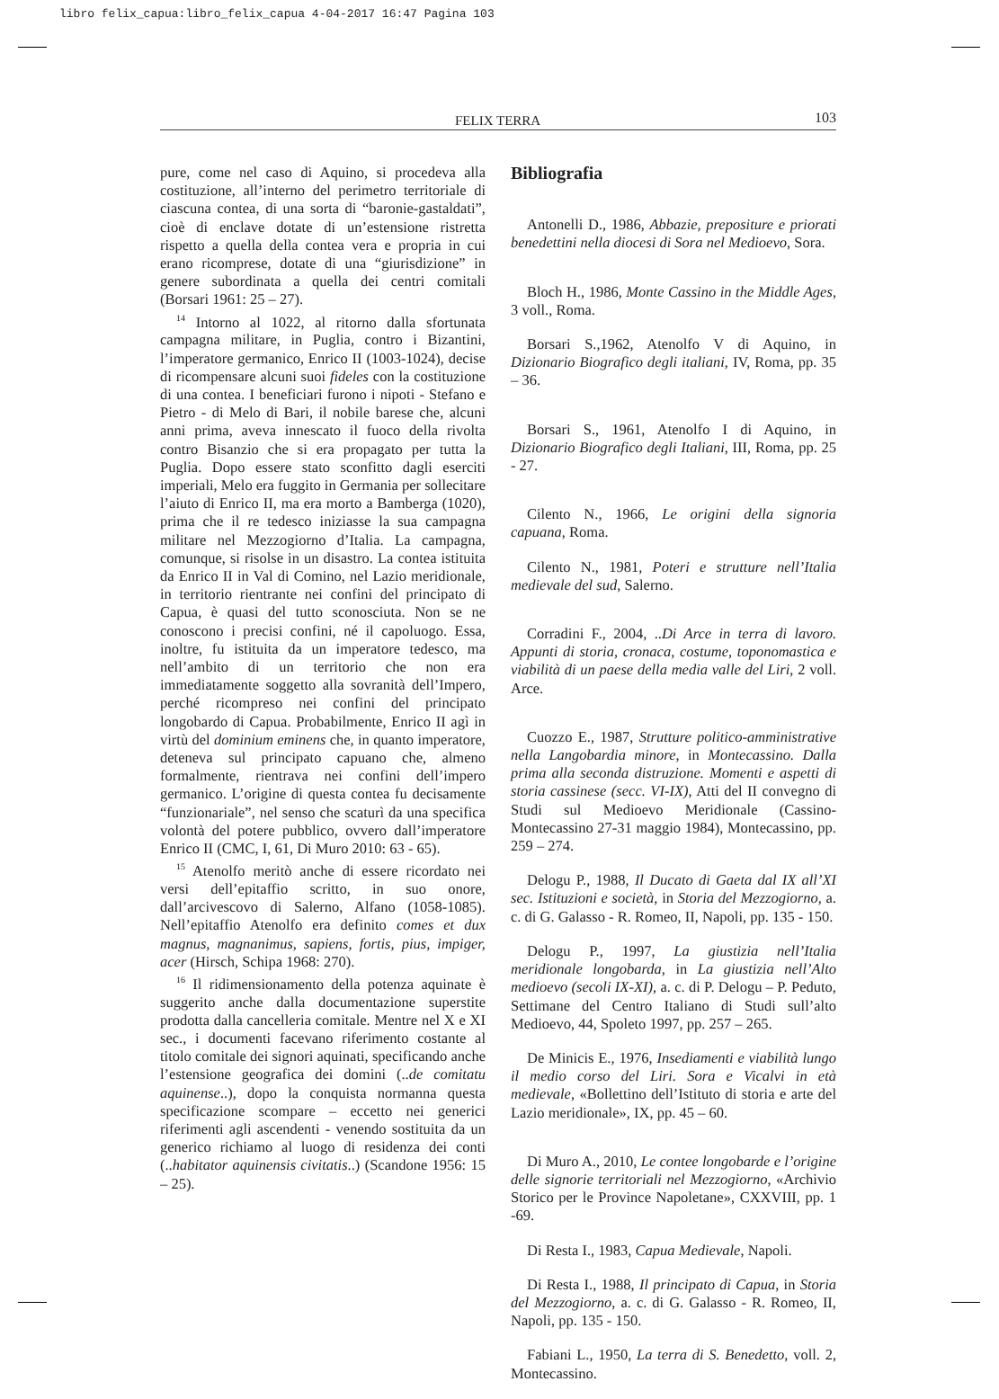libro felix_capua:libro_felix_capua 4-04-2017 16:47 Pagina 103
FELIX TERRA 103
pure, come nel caso di Aquino, si procedeva alla costituzione, all’interno del perimetro territoriale di ciascuna contea, di una sorta di “baronie-gastaldati”, cioè di enclave dotate di un’estensione ristretta rispetto a quella della contea vera e propria in cui erano ricomprese, dotate di una “giurisdizione” in genere subordinata a quella dei centri comitali (Borsari 1961: 25 – 27).
<sup>14</sup> Intorno al 1022, al ritorno dalla sfortunata campagna militare, in Puglia, contro i Bizantini, l’imperatore germanico, Enrico II (1003-1024), decise di ricompensare alcuni suoi fideles con la costituzione di una contea. I beneficiari furono i nipoti - Stefano e Pietro - di Melo di Bari, il nobile barese che, alcuni anni prima, aveva innescato il fuoco della rivolta contro Bisanzio che si era propagato per tutta la Puglia. Dopo essere stato sconfitto dagli eserciti imperiali, Melo era fuggito in Germania per sollecitare l’aiuto di Enrico II, ma era morto a Bamberga (1020), prima che il re tedesco iniziasse la sua campagna militare nel Mezzogiorno d’Italia. La campagna, comunque, si risolse in un disastro. La contea istituita da Enrico II in Val di Comino, nel Lazio meridionale, in territorio rientrante nei confini del principato di Capua, è quasi del tutto sconosciuta. Non se ne conoscono i precisi confini, né il capoluogo. Essa, inoltre, fu istituita da un imperatore tedesco, ma nell’ambito di un territorio che non era immediatamente soggetto alla sovranità dell’Impero, perché ricompreso nei confini del principato longobardo di Capua. Probabilmente, Enrico II agì in virtù del dominium eminens che, in quanto imperatore, deteneva sul principato capuano che, almeno formalmente, rientrava nei confini dell’impero germanico. L’origine di questa contea fu decisamente “funzionariale”, nel senso che scaturì da una specifica volontà del potere pubblico, ovvero dall’imperatore Enrico II (CMC, I, 61, Di Muro 2010: 63 - 65).
<sup>15</sup> Atenolfo meritò anche di essere ricordato nei versi dell’epitaffio scritto, in suo onore, dall’arcivescovo di Salerno, Alfano (1058-1085). Nell’epitaffio Atenolfo era definito comes et dux magnus, magnanimus, sapiens, fortis, pius, impiger, acer (Hirsch, Schipa 1968: 270).
<sup>16</sup> Il ridimensionamento della potenza aquinate è suggerito anche dalla documentazione superstite prodotta dalla cancelleria comitale. Mentre nel X e XI sec., i documenti facevano riferimento costante al titolo comitale dei signori aquinati, specificando anche l’estensione geografica dei domini (..de comitatu aquinense..), dopo la conquista normanna questa specificazione scompare – eccetto nei generici riferimenti agli ascendenti - venendo sostituita da un generico richiamo al luogo di residenza dei conti (..habitator aquinensis civitatis..) (Scandone 1956: 15 – 25).
Bibliografia
Antonelli D., 1986, Abbazie, prepositure e priorati benedettini nella diocesi di Sora nel Medioevo, Sora.
Bloch H., 1986, Monte Cassino in the Middle Ages, 3 voll., Roma.
Borsari S.,1962, Atenolfo V di Aquino, in Dizionario Biografico degli italiani, IV, Roma, pp. 35 – 36.
Borsari S., 1961, Atenolfo I di Aquino, in Dizionario Biografico degli Italiani, III, Roma, pp. 25 - 27.
Cilento N., 1966, Le origini della signoria capuana, Roma.
Cilento N., 1981, Poteri e strutture nell’Italia medievale del sud, Salerno.
Corradini F., 2004, ..Di Arce in terra di lavoro. Appunti di storia, cronaca, costume, toponomastica e viabilità di un paese della media valle del Liri, 2 voll. Arce.
Cuozzo E., 1987, Strutture politico-amministrative nella Langobardia minore, in Montecassino. Dalla prima alla seconda distruzione. Momenti e aspetti di storia cassinese (secc. VI-IX), Atti del II convegno di Studi sul Medioevo Meridionale (Cassino-Montecassino 27-31 maggio 1984), Montecassino, pp. 259 – 274.
Delogu P., 1988, Il Ducato di Gaeta dal IX all’XI sec. Istituzioni e società, in Storia del Mezzogiorno, a. c. di G. Galasso - R. Romeo, II, Napoli, pp. 135 - 150.
Delogu P., 1997, La giustizia nell’Italia meridionale longobarda, in La giustizia nell’Alto medioevo (secoli IX-XI), a. c. di P. Delogu – P. Peduto, Settimane del Centro Italiano di Studi sull’alto Medioevo, 44, Spoleto 1997, pp. 257 – 265.
De Minicis E., 1976, Insediamenti e viabilità lungo il medio corso del Liri. Sora e Vicalvi in età medievale, «Bollettino dell’Istituto di storia e arte del Lazio meridionale», IX, pp. 45 – 60.
Di Muro A., 2010, Le contee longobarde e l’origine delle signorie territoriali nel Mezzogiorno, «Archivio Storico per le Province Napoletane», CXXVIII, pp. 1 -69.
Di Resta I., 1983, Capua Medievale, Napoli.
Di Resta I., 1988, Il principato di Capua, in Storia del Mezzogiorno, a. c. di G. Galasso - R. Romeo, II, Napoli, pp. 135 - 150.
Fabiani L., 1950, La terra di S. Benedetto, voll. 2, Montecassino.